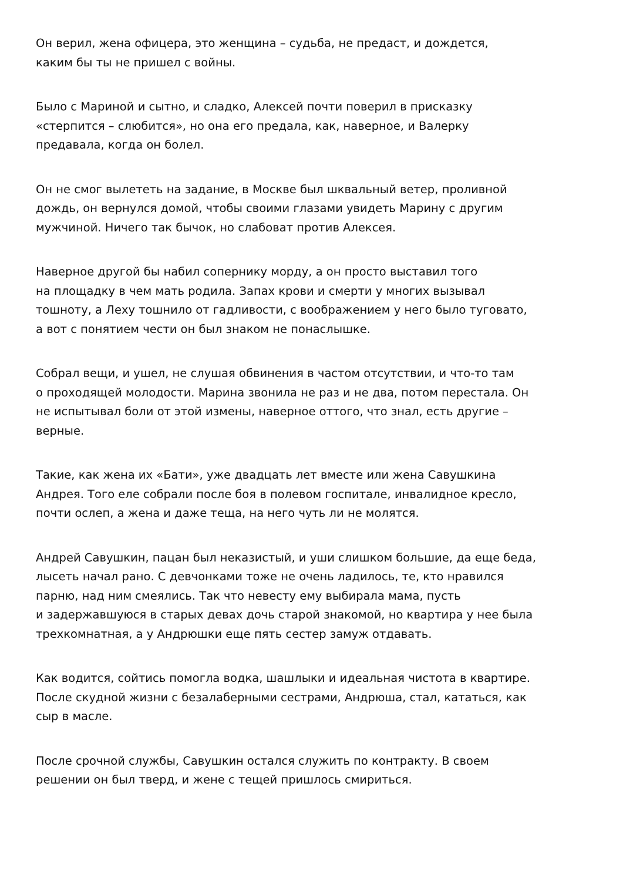Он верил, жена офицера, это женщина – судьба, не предаст, и дождется,
каким бы ты не пришел с войны.
Было с Мариной и сытно, и сладко, Алексей почти поверил в присказку
«стерпится – слюбится», но она его предала, как, наверное, и Валерку
предавала, когда он болел.
Он не смог вылететь на задание, в Москве был шквальный ветер, проливной
дождь, он вернулся домой, чтобы своими глазами увидеть Марину с другим
мужчиной. Ничего так бычок, но слабоват против Алексея.
Наверное другой бы набил сопернику морду, а он просто выставил того
на площадку в чем мать родила. Запах крови и смерти у многих вызывал
тошноту, а Леху тошнило от гадливости, с воображением у него было туговато,
а вот с понятием чести он был знаком не понаслышке.
Собрал вещи, и ушел, не слушая обвинения в частом отсутствии, и что-то там
о проходящей молодости. Марина звонила не раз и не два, потом перестала. Он
не испытывал боли от этой измены, наверное оттого, что знал, есть другие –
верные.
Такие, как жена их «Бати», уже двадцать лет вместе или жена Савушкина
Андрея. Того еле собрали после боя в полевом госпитале, инвалидное кресло,
почти ослеп, а жена и даже теща, на него чуть ли не молятся.
Андрей Савушкин, пацан был неказистый, и уши слишком большие, да еще беда,
лысеть начал рано. С девчонками тоже не очень ладилось, те, кто нравился
парню, над ним смеялись. Так что невесту ему выбирала мама, пусть
и задержавшуюся в старых девах дочь старой знакомой, но квартира у нее была
трехкомнатная, а у Андрюшки еще пять сестер замуж отдавать.
Как водится, сойтись помогла водка, шашлыки и идеальная чистота в квартире.
После скудной жизни с безалаберными сестрами, Андрюша, стал, кататься, как
сыр в масле.
После срочной службы, Савушкин остался служить по контракту. В своем
решении он был тверд, и жене с тещей пришлось смириться.